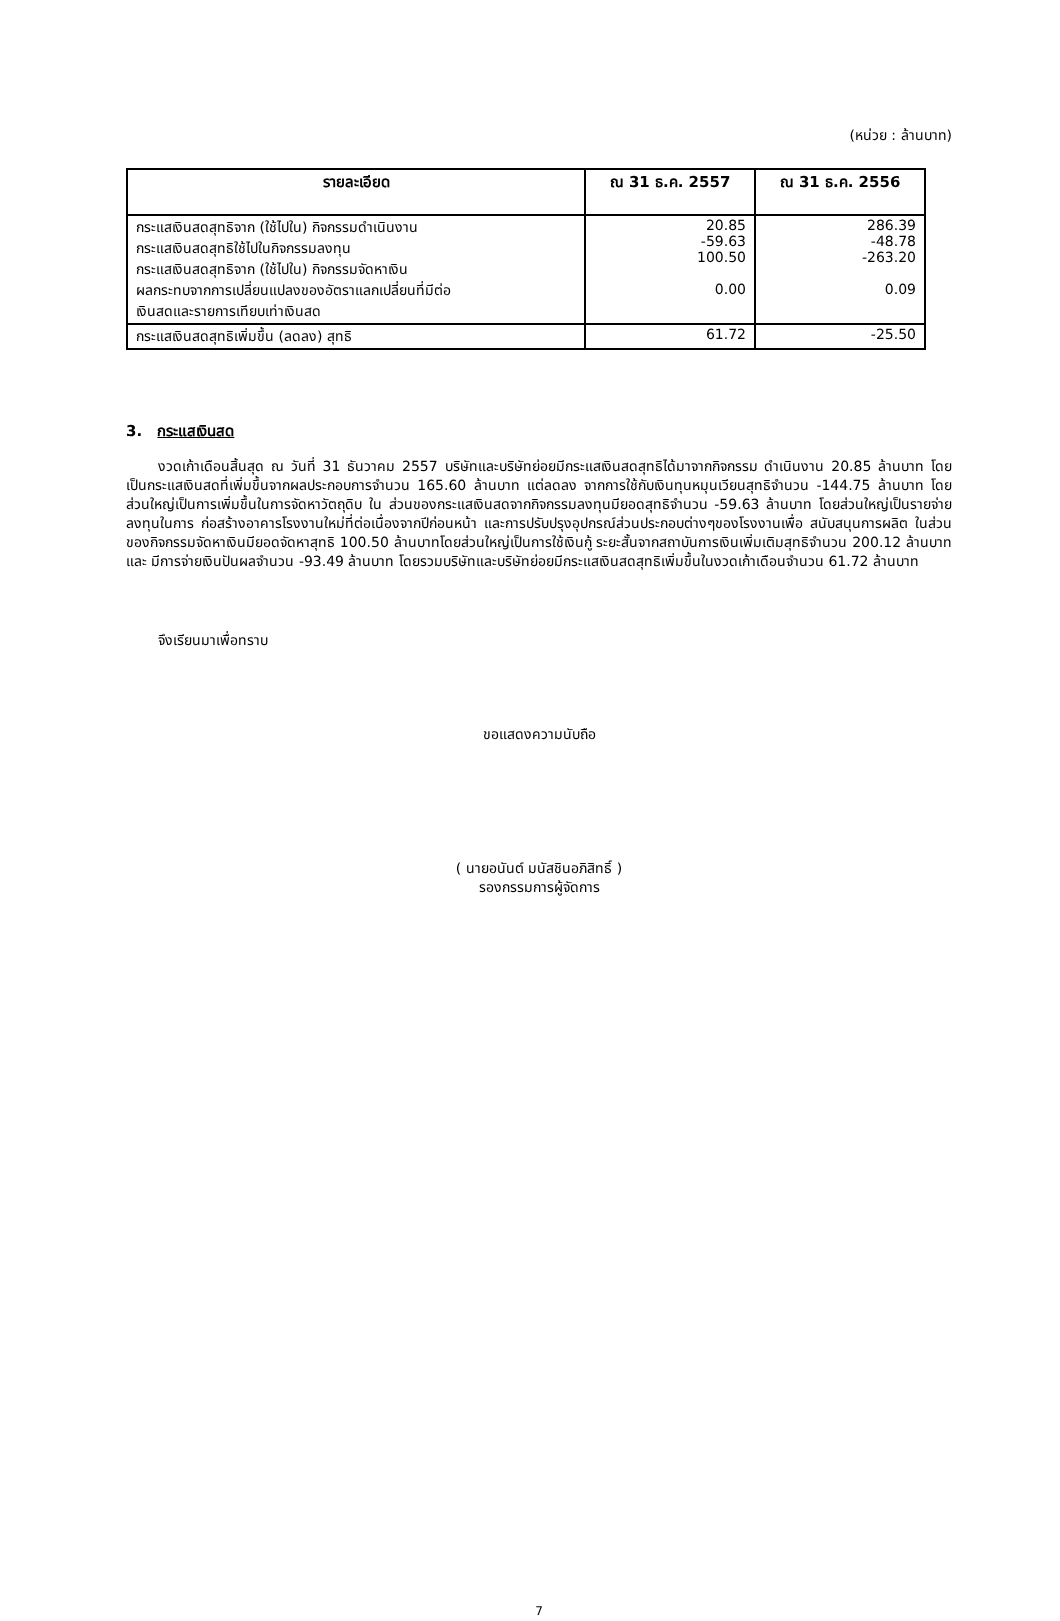(หน่วย : ล้านบาท)
| รายละเอียด | ณ 31 ธ.ค. 2557 | ณ 31 ธ.ค. 2556 |
| --- | --- | --- |
| กระแสเงินสดสุทธิจาก (ใช้ไปใน) กิจกรรมดำเนินงาน กระแสเงินสดสุทธิใช้ไปในกิจกรรมลงทุน กระแสเงินสดสุทธิจาก (ใช้ไปใน) กิจกรรมจัดหาเงิน ผลกระทบจากการเปลี่ยนแปลงของอัตราแลกเปลี่ยนที่มีต่อ เงินสดและรายการเทียบเท่าเงินสด | 20.85 -59.63 100.50 0.00 | 286.39 -48.78 -263.20 0.09 |
| กระแสเงินสดสุทธิเพิ่มขึ้น (ลดลง) สุทธิ | 61.72 | -25.50 |
3. กระแสเงินสด
งวดเก้าเดือนสิ้นสุด ณ วันที่ 31 ธันวาคม 2557 บริษัทและบริษัทย่อยมีกระแสเงินสดสุทธิได้มาจากกิจกรรม ดำเนินงาน 20.85 ล้านบาท โดยเป็นกระแสเงินสดที่เพิ่มขึ้นจากผลประกอบการจำนวน 165.60 ล้านบาท แต่ลดลง จากการใช้กับเงินทุนหมุนเวียนสุทธิจำนวน -144.75 ล้านบาท โดยส่วนใหญ่เป็นการเพิ่มขึ้นในการจัดหาวัตถุดิบ ใน ส่วนของกระแสเงินสดจากกิจกรรมลงทุนมียอดสุทธิจำนวน -59.63 ล้านบาท โดยส่วนใหญ่เป็นรายจ่ายลงทุนในการ ก่อสร้างอาคารโรงงานใหม่ที่ต่อเนื่องจากปีก่อนหน้า และการปรับปรุงอุปกรณ์ส่วนประกอบต่างๆของโรงงานเพื่อ สนับสนุนการผลิต ในส่วนของกิจกรรมจัดหาเงินมียอดจัดหาสุทธิ 100.50 ล้านบาทโดยส่วนใหญ่เป็นการใช้เงินกู้ ระยะสั้นจากสถาบันการเงินเพิ่มเติมสุทธิจำนวน 200.12 ล้านบาท และ มีการจ่ายเงินปันผลจำนวน -93.49 ล้านบาท โดยรวมบริษัทและบริษัทย่อยมีกระแสเงินสดสุทธิเพิ่มขึ้นในงวดเก้าเดือนจำนวน 61.72 ล้านบาท
จึงเรียนมาเพื่อทราบ
ขอแสดงความนับถือ
( นายอนันต์ มนัสชินอภิสิทธิ์ )
รองกรรมการผู้จัดการ
7